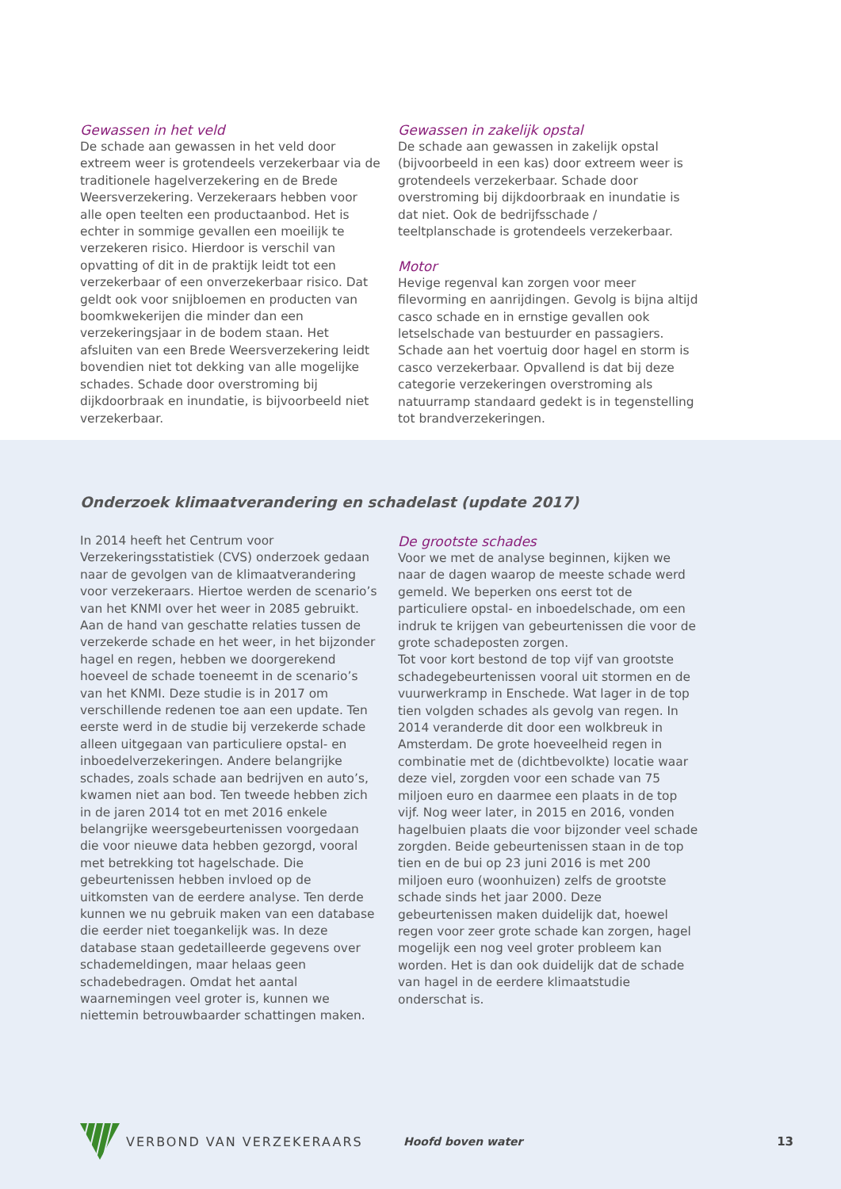Gewassen in het veld
De schade aan gewassen in het veld door extreem weer is grotendeels verzekerbaar via de traditionele hagelverzekering en de Brede Weersverzekering. Verzekeraars hebben voor alle open teelten een productaanbod. Het is echter in sommige gevallen een moeilijk te verzekeren risico. Hierdoor is verschil van opvatting of dit in de praktijk leidt tot een verzekerbaar of een onverzekerbaar risico. Dat geldt ook voor snijbloemen en producten van boomkwekerijen die minder dan een verzekeringsjaar in de bodem staan. Het afsluiten van een Brede Weersverzekering leidt bovendien niet tot dekking van alle mogelijke schades. Schade door overstroming bij dijkdoorbraak en inundatie, is bijvoorbeeld niet verzekerbaar.
Gewassen in zakelijk opstal
De schade aan gewassen in zakelijk opstal (bijvoorbeeld in een kas) door extreem weer is grotendeels verzekerbaar. Schade door overstroming bij dijkdoorbraak en inundatie is dat niet. Ook de bedrijfsschade / teeltplanschade is grotendeels verzekerbaar.
Motor
Hevige regenval kan zorgen voor meer filevorming en aanrijdingen. Gevolg is bijna altijd casco schade en in ernstige gevallen ook letselschade van bestuurder en passagiers. Schade aan het voertuig door hagel en storm is casco verzekerbaar. Opvallend is dat bij deze categorie verzekeringen overstroming als natuurramp standaard gedekt is in tegenstelling tot brandverzekeringen.
Onderzoek klimaatverandering en schadelast (update 2017)
In 2014 heeft het Centrum voor Verzekeringsstatistiek (CVS) onderzoek gedaan naar de gevolgen van de klimaatverandering voor verzekeraars. Hiertoe werden de scenario’s van het KNMI over het weer in 2085 gebruikt. Aan de hand van geschatte relaties tussen de verzekerde schade en het weer, in het bijzonder hagel en regen, hebben we doorgerekend hoeveel de schade toeneemt in de scenario’s van het KNMI. Deze studie is in 2017 om verschillende redenen toe aan een update. Ten eerste werd in de studie bij verzekerde schade alleen uitgegaan van particuliere opstal- en inboedelverzekeringen. Andere belangrijke schades, zoals schade aan bedrijven en auto’s, kwamen niet aan bod. Ten tweede hebben zich in de jaren 2014 tot en met 2016 enkele belangrijke weersgebeurtenissen voorgedaan die voor nieuwe data hebben gezorgd, vooral met betrekking tot hagelschade. Die gebeurtenissen hebben invloed op de uitkomsten van de eerdere analyse. Ten derde kunnen we nu gebruik maken van een database die eerder niet toegankelijk was. In deze database staan gedetailleerde gegevens over schademeldingen, maar helaas geen schadebedragen. Omdat het aantal waarnemingen veel groter is, kunnen we niettemin betrouwbaarder schattingen maken.
De grootste schades
Voor we met de analyse beginnen, kijken we naar de dagen waarop de meeste schade werd gemeld. We beperken ons eerst tot de particuliere opstal- en inboedelschade, om een indruk te krijgen van gebeurtenissen die voor de grote schadeposten zorgen.
Tot voor kort bestond de top vijf van grootste schadegebeurtenissen vooral uit stormen en de vuurwerkramp in Enschede. Wat lager in de top tien volgden schades als gevolg van regen. In 2014 veranderde dit door een wolkbreuk in Amsterdam. De grote hoeveelheid regen in combinatie met de (dichtbevolkte) locatie waar deze viel, zorgden voor een schade van 75 miljoen euro en daarmee een plaats in de top vijf. Nog weer later, in 2015 en 2016, vonden hagelbuien plaats die voor bijzonder veel schade zorgden. Beide gebeurtenissen staan in de top tien en de bui op 23 juni 2016 is met 200 miljoen euro (woonhuizen) zelfs de grootste schade sinds het jaar 2000. Deze gebeurtenissen maken duidelijk dat, hoewel regen voor zeer grote schade kan zorgen, hagel mogelijk een nog veel groter probleem kan worden. Het is dan ook duidelijk dat de schade van hagel in de eerdere klimaatstudie onderschat is.
VERBOND VAN VERZEKERAARS Hoofd boven water 13